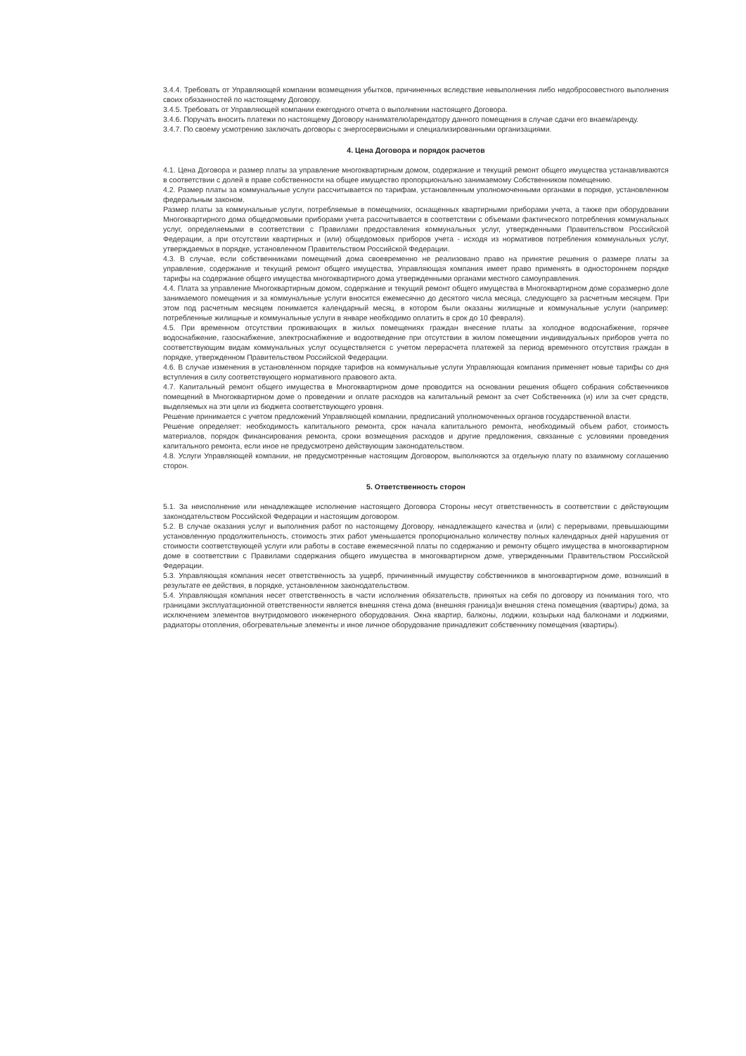3.4.4. Требовать от Управляющей компании возмещения убытков, причиненных вследствие невыполнения либо недобросовестного выполнения своих обязанностей по настоящему Договору.
3.4.5. Требовать от Управляющей компании ежегодного отчета о выполнении настоящего Договора.
3.4.6. Поручать вносить платежи по настоящему Договору нанимателю/арендатору данного помещения в случае сдачи его внаем/аренду.
3.4.7. По своему усмотрению заключать договоры с энергосервисными и специализированными организациями.
4. Цена Договора и порядок расчетов
4.1. Цена Договора и размер платы за управление многоквартирным домом, содержание и текущий ремонт общего имущества устанавливаются в соответствии с долей в праве собственности на общее имущество пропорционально занимаемому Собственником помещению.
4.2. Размер платы за коммунальные услуги рассчитывается по тарифам, установленным уполномоченными органами в порядке, установленном федеральным законом.
Размер платы за коммунальные услуги, потребляемые в помещениях, оснащенных квартирными приборами учета, а также при оборудовании Многоквартирного дома общедомовыми приборами учета рассчитывается в соответствии с объемами фактического потребления коммунальных услуг, определяемыми в соответствии с Правилами предоставления коммунальных услуг, утвержденными Правительством Российской Федерации, а при отсутствии квартирных и (или) общедомовых приборов учета - исходя из нормативов потребления коммунальных услуг, утверждаемых в порядке, установленном Правительством Российской Федерации.
4.3. В случае, если собственниками помещений дома своевременно не реализовано право на принятие решения о размере платы за управление, содержание и текущий ремонт общего имущества, Управляющая компания имеет право применять в одностороннем порядке тарифы на содержание общего имущества многоквартирного дома утвержденными органами местного самоуправления.
4.4. Плата за управление Многоквартирным домом, содержание и текущий ремонт общего имущества в Многоквартирном доме соразмерно доле занимаемого помещения и за коммунальные услуги вносится ежемесячно до десятого числа месяца, следующего за расчетным месяцем. При этом под расчетным месяцем понимается календарный месяц, в котором были оказаны жилищные и коммунальные услуги (например: потребленные жилищные и коммунальные услуги в январе необходимо оплатить в срок до 10 февраля).
4.5. При временном отсутствии проживающих в жилых помещениях граждан внесение платы за холодное водоснабжение, горячее водоснабжение, газоснабжение, электроснабжение и водоотведение при отсутствии в жилом помещении индивидуальных приборов учета по соответствующим видам коммунальных услуг осуществляется с учетом перерасчета платежей за период временного отсутствия граждан в порядке, утвержденном Правительством Российской Федерации.
4.6. В случае изменения в установленном порядке тарифов на коммунальные услуги Управляющая компания применяет новые тарифы со дня вступления в силу соответствующего нормативного правового акта.
4.7. Капитальный ремонт общего имущества в Многоквартирном доме проводится на основании решения общего собрания собственников помещений в Многоквартирном доме о проведении и оплате расходов на капитальный ремонт за счет Собственника (и) или за счет средств, выделяемых на эти цели из бюджета соответствующего уровня.
Решение принимается с учетом предложений Управляющей компании, предписаний уполномоченных органов государственной власти.
Решение определяет: необходимость капитального ремонта, срок начала капитального ремонта, необходимый объем работ, стоимость материалов, порядок финансирования ремонта, сроки возмещения расходов и другие предложения, связанные с условиями проведения капитального ремонта, если иное не предусмотрено действующим законодательством.
4.8. Услуги Управляющей компании, не предусмотренные настоящим Договором, выполняются за отдельную плату по взаимному соглашению сторон.
5. Ответственность сторон
5.1. За неисполнение или ненадлежащее исполнение настоящего Договора Стороны несут ответственность в соответствии с действующим законодательством Российской Федерации и настоящим договором.
5.2. В случае оказания услуг и выполнения работ по настоящему Договору, ненадлежащего качества и (или) с перерывами, превышающими установленную продолжительность, стоимость этих работ уменьшается пропорционально количеству полных календарных дней нарушения от стоимости соответствующей услуги или работы в составе ежемесячной платы по содержанию и ремонту общего имущества в многоквартирном доме в соответствии с Правилами содержания общего имущества в многоквартирном доме, утвержденными Правительством Российской Федерации.
5.3. Управляющая компания несет ответственность за ущерб, причиненный имуществу собственников в многоквартирном доме, возникший в результате ее действия, в порядке, установленном законодательством.
5.4. Управляющая компания несет ответственность в части исполнения обязательств, принятых на себя по договору из понимания того, что границами эксплуатационной ответственности является внешняя стена дома (внешняя граница)и внешняя стена помещения (квартиры) дома, за исключением элементов внутридомового инженерного оборудования. Окна квартир, балконы, лоджии, козырьки над балконами и лоджиями, радиаторы отопления, обогревательные элементы и иное личное оборудование принадлежит собственнику помещения (квартиры).